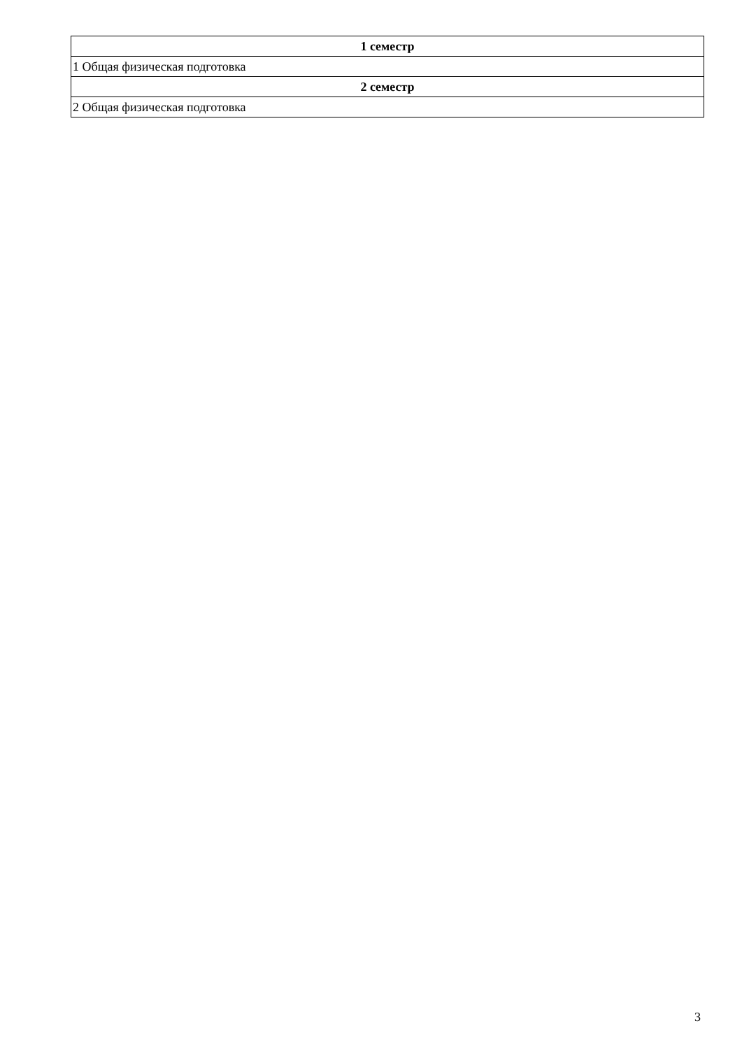| 1 семестр |
| --- |
| 1 Общая физическая подготовка |
| 2 семестр |
| 2 Общая физическая подготовка |
3